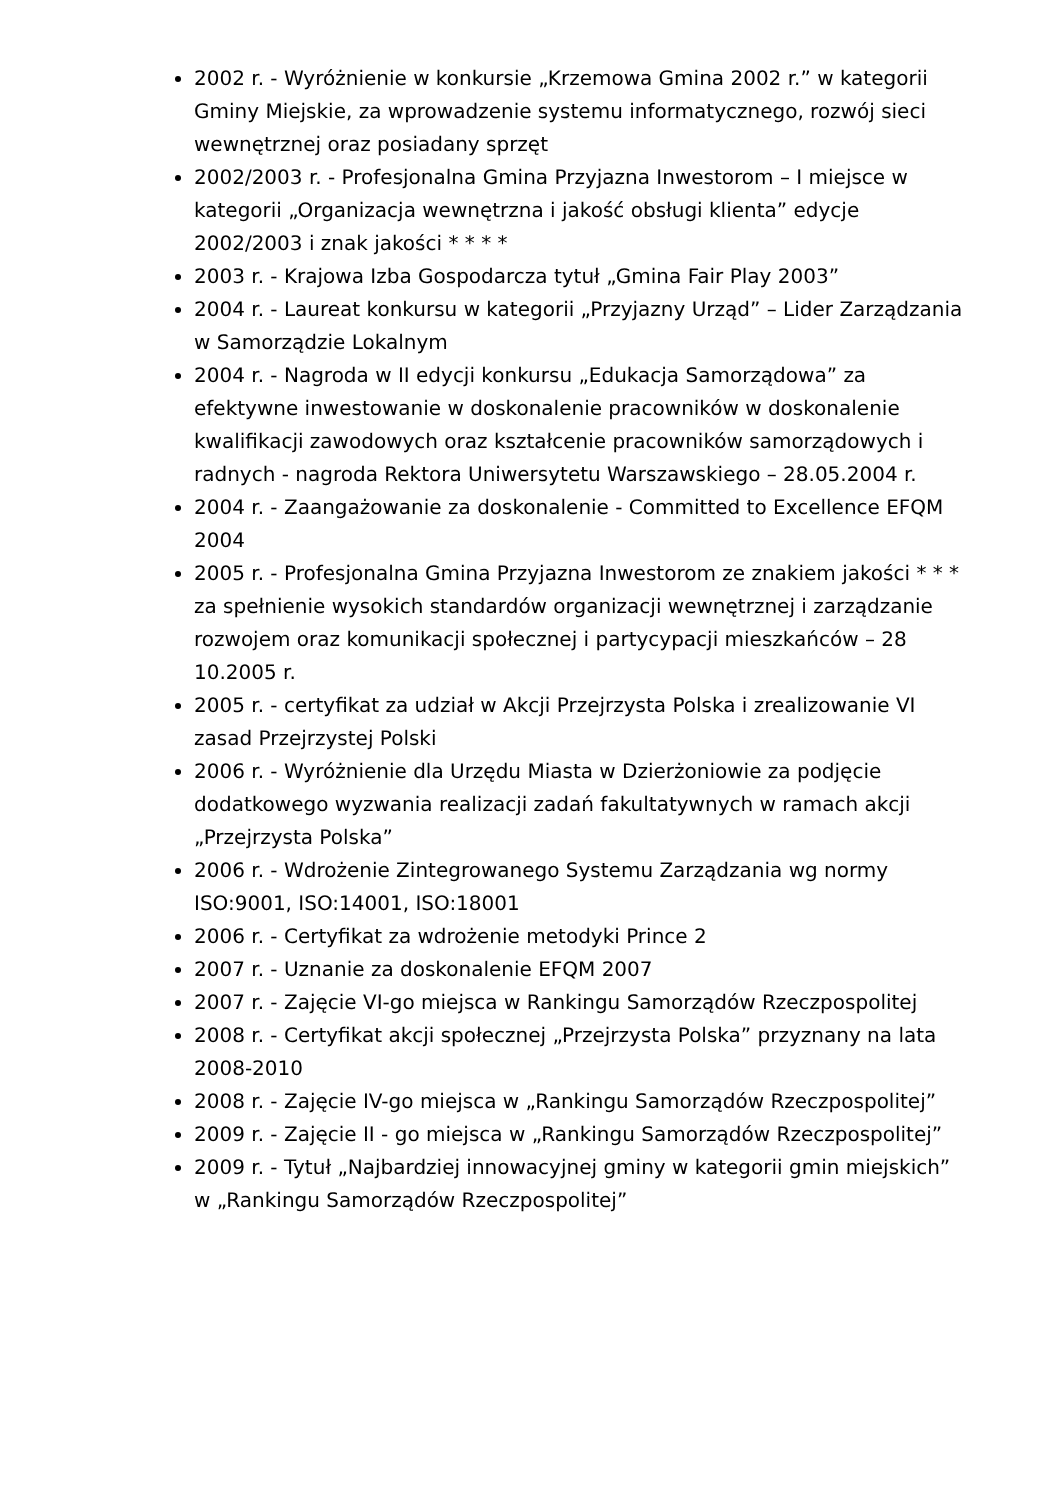2002 r. - Wyróżnienie w konkursie „Krzemowa Gmina 2002 r.” w kategorii Gminy Miejskie, za wprowadzenie systemu informatycznego, rozwój sieci wewnętrznej oraz posiadany sprzęt
2002/2003 r. - Profesjonalna Gmina Przyjazna Inwestorom – I miejsce w kategorii „Organizacja wewnętrzna i jakość obsługi klienta” edycje 2002/2003 i znak jakości * * * *
2003 r. - Krajowa Izba Gospodarcza tytuł „Gmina Fair Play 2003”
2004 r. - Laureat konkursu w kategorii „Przyjazny Urząd” – Lider Zarządzania w Samorządzie Lokalnym
2004 r. - Nagroda w II edycji konkursu „Edukacja Samorządowa” za efektywne inwestowanie w doskonalenie pracowników w doskonalenie kwalifikacji zawodowych oraz kształcenie pracowników samorządowych i radnych - nagroda Rektora Uniwersytetu Warszawskiego – 28.05.2004 r.
2004 r. - Zaangażowanie za doskonalenie - Committed to Excellence EFQM 2004
2005 r. - Profesjonalna Gmina Przyjazna Inwestorom ze znakiem jakości * * * za spełnienie wysokich standardów organizacji wewnętrznej i zarządzanie rozwojem oraz komunikacji społecznej i partycypacji mieszkańców – 28 10.2005 r.
2005 r. - certyfikat za udział w Akcji Przejrzysta Polska i zrealizowanie VI zasad Przejrzystej Polski
2006 r. - Wyróżnienie dla Urzędu Miasta w Dzierżoniowie za podjęcie dodatkowego wyzwania realizacji zadań fakultatywnych w ramach akcji „Przejrzysta Polska”
2006 r. - Wdrożenie Zintegrowanego Systemu Zarządzania wg normy ISO:9001, ISO:14001, ISO:18001
2006 r. - Certyfikat za wdrożenie metodyki Prince 2
2007 r. - Uznanie za doskonalenie EFQM 2007
2007 r. - Zajęcie VI-go miejsca w Rankingu Samorządów Rzeczpospolitej
2008 r. - Certyfikat akcji społecznej „Przejrzysta Polska” przyznany na lata 2008-2010
2008 r. - Zajęcie IV-go miejsca w „Rankingu Samorządów Rzeczpospolitej”
2009 r. - Zajęcie II - go miejsca w „Rankingu Samorządów Rzeczpospolitej”
2009 r. - Tytuł „Najbardziej innowacyjnej gminy w kategorii gmin miejskich” w „Rankingu Samorządów Rzeczpospolitej”